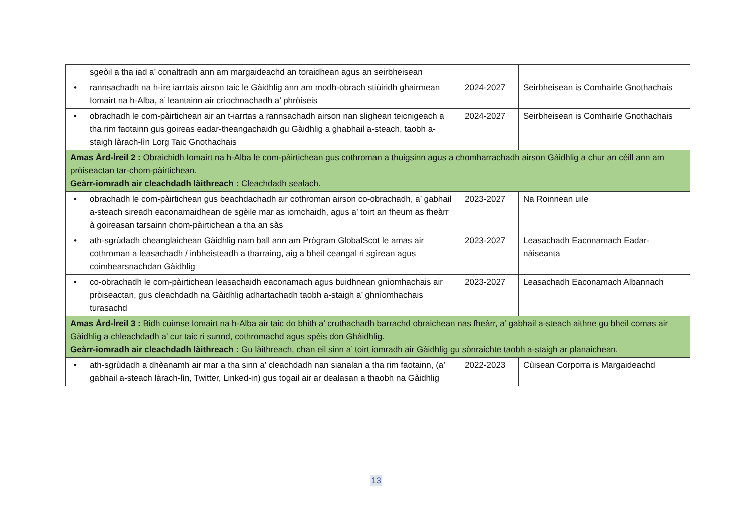| sgeòil a tha iad a’ conaltradh ann am margaideachd an toraidhean agus an seirbheisean | | |
| • rannsachadh na h-ìre iarrtais airson taic le Gàidhlig ann am modh-obrach stiùiridh ghairmean Iomairt na h-Alba, a’ leantainn air crìochnachadh a’ phròiseis | 2024-2027 | Seirbheisean is Comhairle Gnothachais |
| • obrachadh le com-pàirtichean air an t-iarrtas a rannsachadh airson nan slighean teicnigeach a tha rim faotainn gus goireas eadar-theangachaidh gu Gàidhlig a ghabhail a-steach, taobh a-staigh làrach-lìn Lorg Taic Gnothachais | 2024-2027 | Seirbheisean is Comhairle Gnothachais |
| Amas Àrd-Ìreil 2 : Obraichidh Iomairt na h-Alba le com-pàirtichean gus cothroman a thuigsinn agus a chomharrachadh airson Gàidhlig a chur an cèill ann am pròiseactan tar-chom-pàirtichean. Geàrr-iomradh air cleachdadh làithreach : Cleachdadh sealach. | | |
| • obrachadh le com-pàirtichean gus beachdachadh air cothroman airson co-obrachadh, a’ gabhail a-steach sireadh eaconamaidhean de sgèile mar as iomchaidh, agus a’ toirt an fheum as fheàrr à goireasan tarsainn chom-pàirtichean a tha an sàs | 2023-2027 | Na Roinnean uile |
| • ath-sgrùdadh cheanglaichean Gàidhlig nam ball ann am Prògram GlobalScot le amas air cothroman a leasachadh / inbheisteadh a tharraing, aig a bheil ceangal ri sgìrean agus coimhearsnachdan Gàidhlig | 2023-2027 | Leasachadh Eaconamach Eadar-nàiseanta |
| • co-obrachadh le com-pàirtichean leasachaidh eaconamach agus buidhnean gnìomhachais air pròiseactan, gus cleachdadh na Gàidhlig adhartachadh taobh a-staigh a’ ghnìomhachais turasachd | 2023-2027 | Leasachadh Eaconamach Albannach |
| Amas Àrd-Ìreil 3 : Bidh cuimse Iomairt na h-Alba air taic do bhith a’ cruthachadh barrachd obraichean nas fheàrr, a’ gabhail a-steach aithne gu bheil comas air Gàidhlig a chleachdadh a’ cur taic ri sunnd, cothromachd agus spèis don Ghàidhlig. Geàrr-iomradh air cleachdadh làithreach : Gu làithreach, chan eil sinn a’ toirt iomradh air Gàidhlig gu sònraichte taobh a-staigh ar planaichean. | | |
| • ath-sgrùdadh a dhèanamh air mar a tha sinn a’ cleachdadh nan sianalan a tha rim faotainn, (a’ gabhail a-steach làrach-lìn, Twitter, Linked-in) gus togail air ar dealasan a thaobh na Gàidhlig | 2022-2023 | Cùisean Corporra is Margaideachd |
13